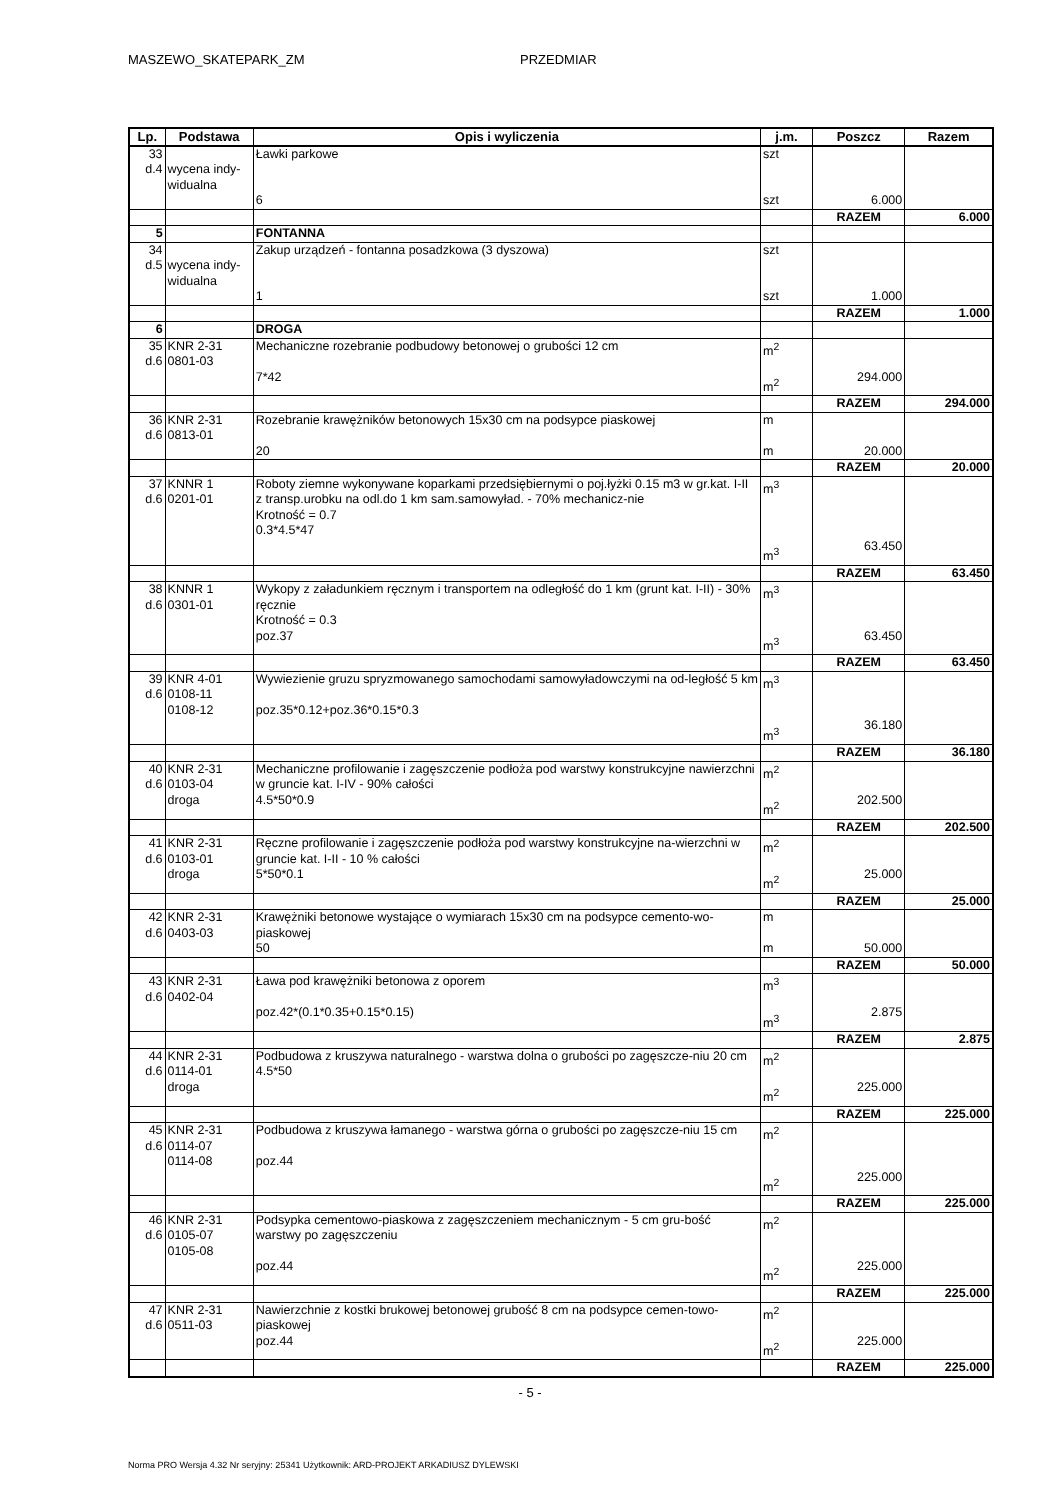MASZEWO_SKATEPARK_ZM PRZEDMIAR
| Lp. | Podstawa | Opis i wyliczenia | j.m. | Poszcz | Razem |
| --- | --- | --- | --- | --- | --- |
| 33 d.4 | wycena indy- widualna | Ławki parkowe 6 | szt szt | 6.000 | |
| | | | | RAZEM | 6.000 |
| 5 | | FONTANNA | | | |
| 34 d.5 | wycena indy- widualna | Zakup urządzeń - fontanna posadzkowa (3 dyszowa) 1 | szt szt | 1.000 | |
| | | | | RAZEM | 1.000 |
| 6 | | DROGA | | | |
| 35 d.6 | KNR 2-31 0801-03 | Mechaniczne rozebranie podbudowy betonowej o grubości 12 cm 7*42 | m<sup>2</sup> m<sup>2</sup> | 294.000 | |
| | | | | RAZEM | 294.000 |
| 36 d.6 | KNR 2-31 0813-01 | Rozebranie krawężników betonowych 15x30 cm na podsypce piaskowej 20 | m m | 20.000 | |
| | | | | RAZEM | 20.000 |
| 37 d.6 | KNNR 1 0201-01 | Roboty ziemne wykonywane koparkami przedsiębiernymi o poj.łyżki 0.15 m3 w gr.kat. I-II z transp.urobku na odl.do 1 km sam.samowyład. - 70% mechanicz-nie Krotność = 0.7 0.3*4.5*47 | m<sup>3</sup> m<sup>3</sup> | 63.450 | |
| | | | | RAZEM | 63.450 |
| 38 d.6 | KNNR 1 0301-01 | Wykopy z załadunkiem ręcznym i transportem na odległość do 1 km (grunt kat. I-II) - 30% ręcznie Krotność = 0.3 poz.37 | m<sup>3</sup> m<sup>3</sup> | 63.450 | |
| | | | | RAZEM | 63.450 |
| 39 d.6 | KNR 4-01 0108-11 0108-12 | Wywiezienie gruzu spryzmowanego samochodami samowyładowczymi na od-ległość 5 km poz.35*0.12+poz.36*0.15*0.3 | m<sup>3</sup> m<sup>3</sup> | 36.180 | |
| | | | | RAZEM | 36.180 |
| 40 d.6 | KNR 2-31 0103-04 droga | Mechaniczne profilowanie i zagęszczenie podłoża pod warstwy konstrukcyjne nawierzchni w gruncie kat. I-IV - 90% całości 4.5*50*0.9 | m<sup>2</sup> m<sup>2</sup> | 202.500 | |
| | | | | RAZEM | 202.500 |
| 41 d.6 | KNR 2-31 0103-01 droga | Ręczne profilowanie i zagęszczenie podłoża pod warstwy konstrukcyjne na-wierzchni w gruncie kat. I-II - 10 % całości 5*50*0.1 | m<sup>2</sup> m<sup>2</sup> | 25.000 | |
| | | | | RAZEM | 25.000 |
| 42 d.6 | KNR 2-31 0403-03 | Krawężniki betonowe wystające o wymiarach 15x30 cm na podsypce cemento-wo-piaskowej 50 | m m | 50.000 | |
| | | | | RAZEM | 50.000 |
| 43 d.6 | KNR 2-31 0402-04 | Ława pod krawężniki betonowa z oporem poz.42*(0.1*0.35+0.15*0.15) | m<sup>3</sup> m<sup>3</sup> | 2.875 | |
| | | | | RAZEM | 2.875 |
| 44 d.6 | KNR 2-31 0114-01 droga | Podbudowa z kruszywa naturalnego - warstwa dolna o grubości po zagęszcze-niu 20 cm 4.5*50 | m<sup>2</sup> m<sup>2</sup> | 225.000 | |
| | | | | RAZEM | 225.000 |
| 45 d.6 | KNR 2-31 0114-07 0114-08 | Podbudowa z kruszywa łamanego - warstwa górna o grubości po zagęszcze-niu 15 cm poz.44 | m<sup>2</sup> m<sup>2</sup> | 225.000 | |
| | | | | RAZEM | 225.000 |
| 46 d.6 | KNR 2-31 0105-07 0105-08 | Podsypka cementowo-piaskowa z zagęszczeniem mechanicznym - 5 cm gru-bość warstwy po zagęszczeniu poz.44 | m<sup>2</sup> m<sup>2</sup> | 225.000 | |
| | | | | RAZEM | 225.000 |
| 47 d.6 | KNR 2-31 0511-03 | Nawierzchnie z kostki brukowej betonowej grubość 8 cm na podsypce cemen-towo-piaskowej poz.44 | m<sup>2</sup> m<sup>2</sup> | 225.000 | |
| | | | | RAZEM | 225.000 |
- 5 -
Norma PRO Wersja 4.32 Nr seryjny: 25341 Użytkownik: ARD-PROJEKT ARKADIUSZ DYLEWSKI